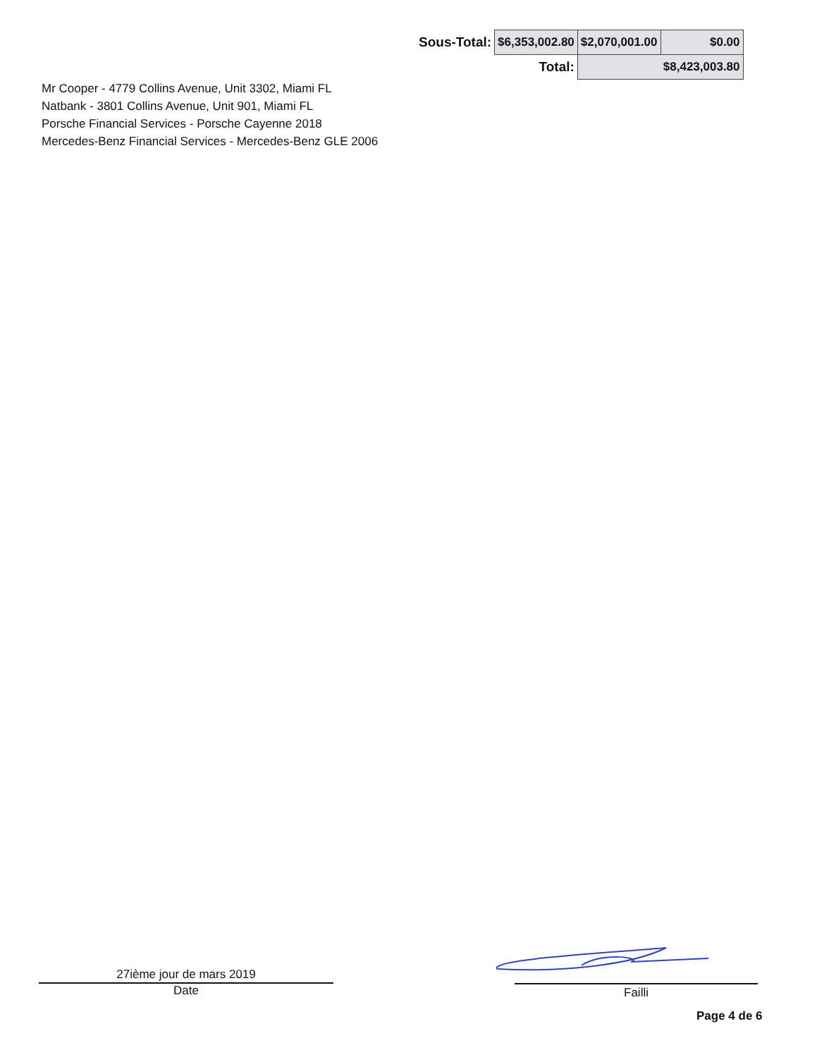| Sous-Total: | $6,353,002.80 | $2,070,001.00 | $0.00 |
| | Total: | $8,423,003.80 | |
Mr Cooper - 4779 Collins Avenue, Unit 3302, Miami FL
Natbank - 3801 Collins Avenue, Unit 901, Miami FL
Porsche Financial Services - Porsche Cayenne 2018
Mercedes-Benz Financial Services - Mercedes-Benz GLE 2006
27ième jour de mars 2019
Date
Failli
Page 4 de 6